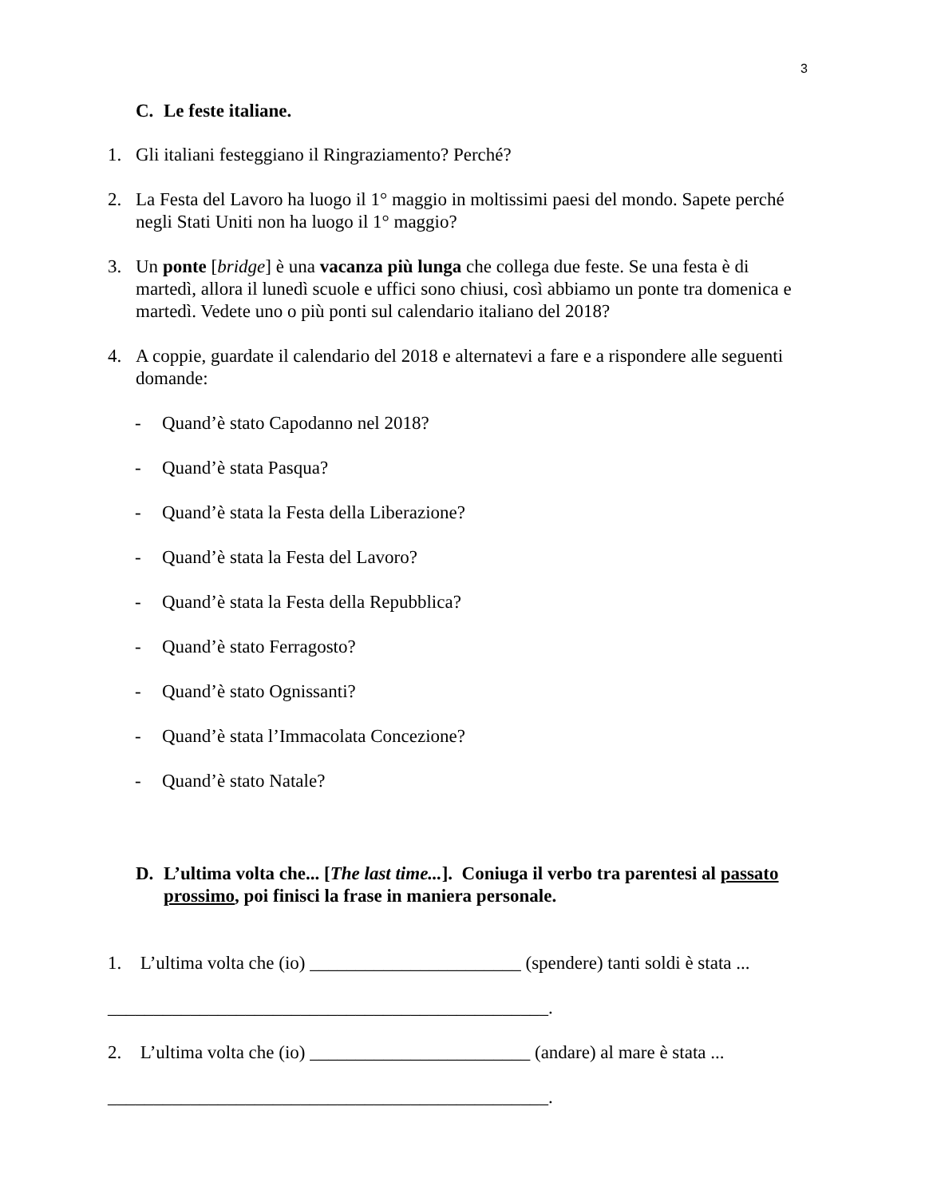3
C. Le feste italiane.
1. Gli italiani festeggiano il Ringraziamento? Perché?
2. La Festa del Lavoro ha luogo il 1° maggio in moltissimi paesi del mondo. Sapete perché negli Stati Uniti non ha luogo il 1° maggio?
3. Un ponte [bridge] è una vacanza più lunga che collega due feste. Se una festa è di martedì, allora il lunedì scuole e uffici sono chiusi, così abbiamo un ponte tra domenica e martedì. Vedete uno o più ponti sul calendario italiano del 2018?
4. A coppie, guardate il calendario del 2018 e alternatevi a fare e a rispondere alle seguenti domande:
- Quand’è stato Capodanno nel 2018?
- Quand’è stata Pasqua?
- Quand’è stata la Festa della Liberazione?
- Quand’è stata la Festa del Lavoro?
- Quand’è stata la Festa della Repubblica?
- Quand’è stato Ferragosto?
- Quand’è stato Ognissanti?
- Quand’è stata l’Immacolata Concezione?
- Quand’è stato Natale?
D. L’ultima volta che... [The last time...]. Coniuga il verbo tra parentesi al passato prossimo, poi finisci la frase in maniera personale.
1. L’ultima volta che (io) _______________________ (spendere) tanti soldi è stata ...
________________________________________________.
2. L’ultima volta che (io) ________________________ (andare) al mare è stata ...
________________________________________________.